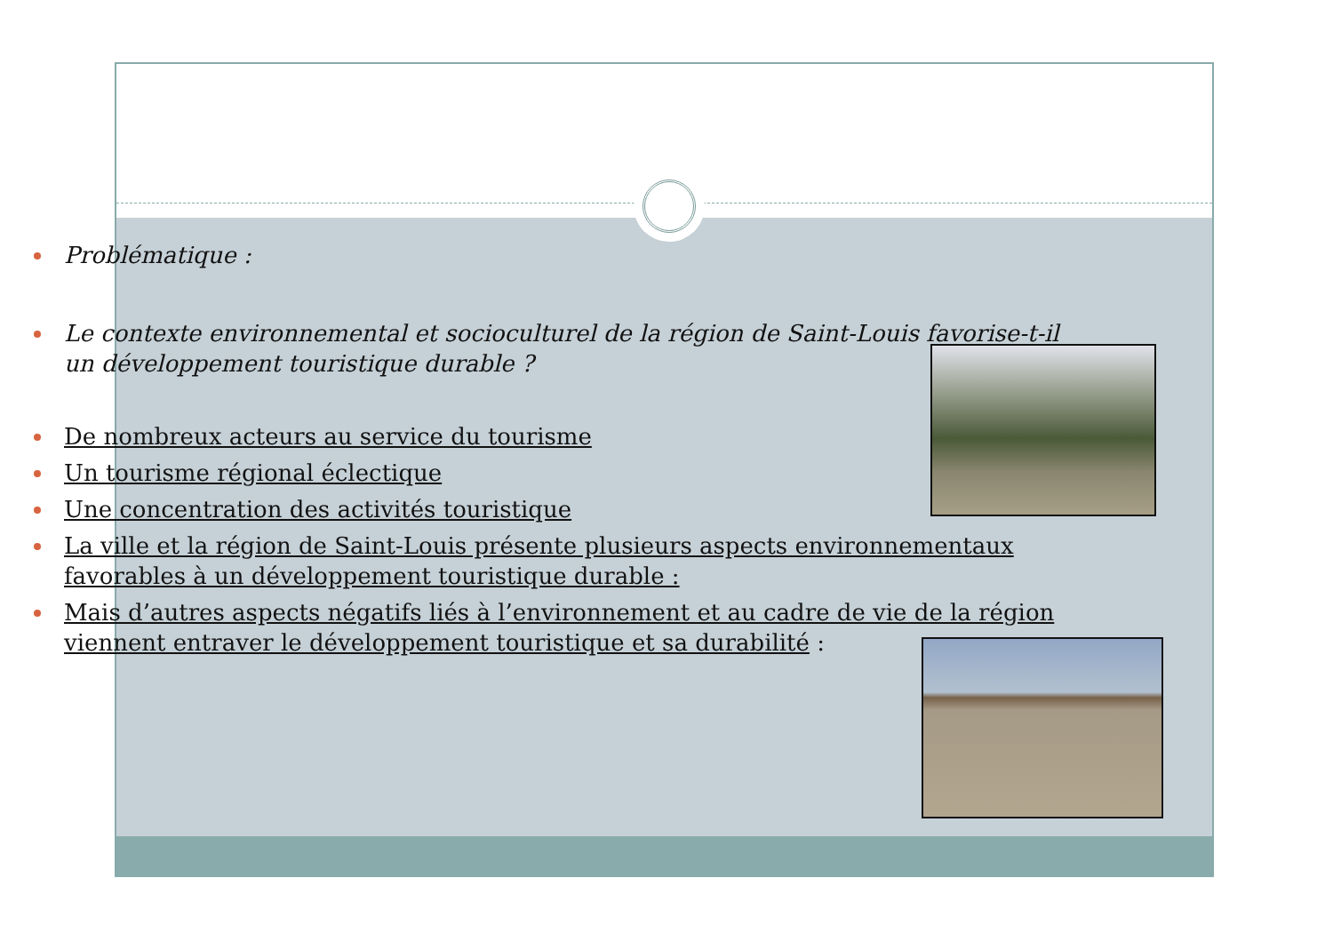Problématique :
Le contexte environnemental et socioculturel de la région de Saint-Louis favorise-t-il un développement touristique durable ?
De nombreux acteurs au service du tourisme
Un tourisme régional éclectique
Une concentration des activités touristique
La ville et la région de Saint-Louis présente plusieurs aspects environnementaux favorables à un développement touristique durable :
Mais d’autres aspects négatifs liés à l’environnement et au cadre de vie de la région viennent entraver le développement touristique et sa durabilité :